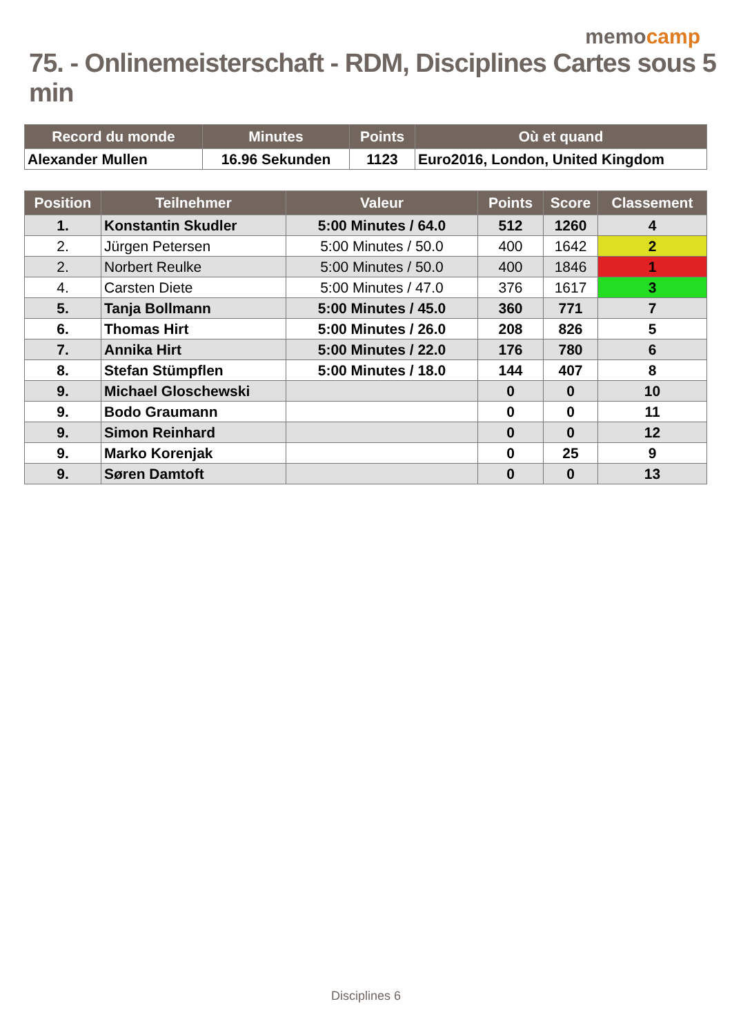memocamp
75. - Onlinemeisterschaft - RDM, Disciplines Cartes sous 5 min
| Record du monde | Minutes | Points | Où et quand |
| --- | --- | --- | --- |
| Alexander Mullen | 16.96 Sekunden | 1123 | Euro2016, London, United Kingdom |
| Position | Teilnehmer | Valeur | Points | Score | Classement |
| --- | --- | --- | --- | --- | --- |
| 1. | Konstantin Skudler | 5:00 Minutes / 64.0 | 512 | 1260 | 4 |
| 2. | Jürgen Petersen | 5:00 Minutes / 50.0 | 400 | 1642 | 2 |
| 2. | Norbert Reulke | 5:00 Minutes / 50.0 | 400 | 1846 | 1 |
| 4. | Carsten Diete | 5:00 Minutes / 47.0 | 376 | 1617 | 3 |
| 5. | Tanja Bollmann | 5:00 Minutes / 45.0 | 360 | 771 | 7 |
| 6. | Thomas Hirt | 5:00 Minutes / 26.0 | 208 | 826 | 5 |
| 7. | Annika Hirt | 5:00 Minutes / 22.0 | 176 | 780 | 6 |
| 8. | Stefan Stümpflen | 5:00 Minutes / 18.0 | 144 | 407 | 8 |
| 9. | Michael Gloschewski | | 0 | 0 | 10 |
| 9. | Bodo Graumann | | 0 | 0 | 11 |
| 9. | Simon Reinhard | | 0 | 0 | 12 |
| 9. | Marko Korenjak | | 0 | 25 | 9 |
| 9. | Søren Damtoft | | 0 | 0 | 13 |
Disciplines 6